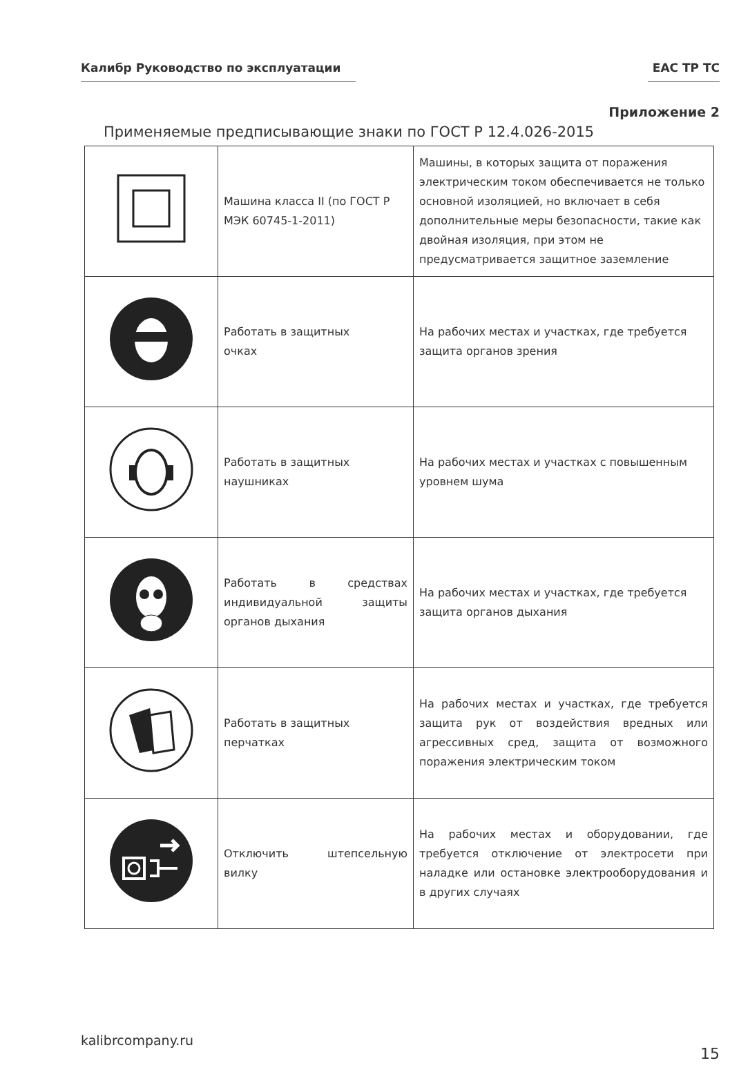Калибр Руководство по эксплуатации EAC TP TC
Приложение 2
Применяемые предписывающие знаки по ГОСТ Р 12.4.026-2015
| | Машина класса II (по ГОСТ Р МЭК 60745-1-2011) | Машины, в которых защита от поражения электрическим током обеспечивается не только основной изоляцией, но включает в себя дополнительные меры безопасности, такие как двойная изоляция, при этом не предусматривается защитное заземление |
| | Работать в защитных очках | На рабочих местах и участках, где требуется защита органов зрения |
| | Работать в защитных наушниках | На рабочих местах и участках с повышенным уровнем шума |
| | Работать в средствах индивидуальной защиты органов дыхания | На рабочих местах и участках, где требуется защита органов дыхания |
| | Работать в защитных перчатках | На рабочих местах и участках, где требуется защита рук от воздействия вредных или агрессивных сред, защита от возможного поражения электрическим током |
| | Отключить штепсельную вилку | На рабочих местах и оборудовании, где требуется отключение от электросети при наладке или остановке электрооборудования и в других случаях |
kalibrcompany.ru
15